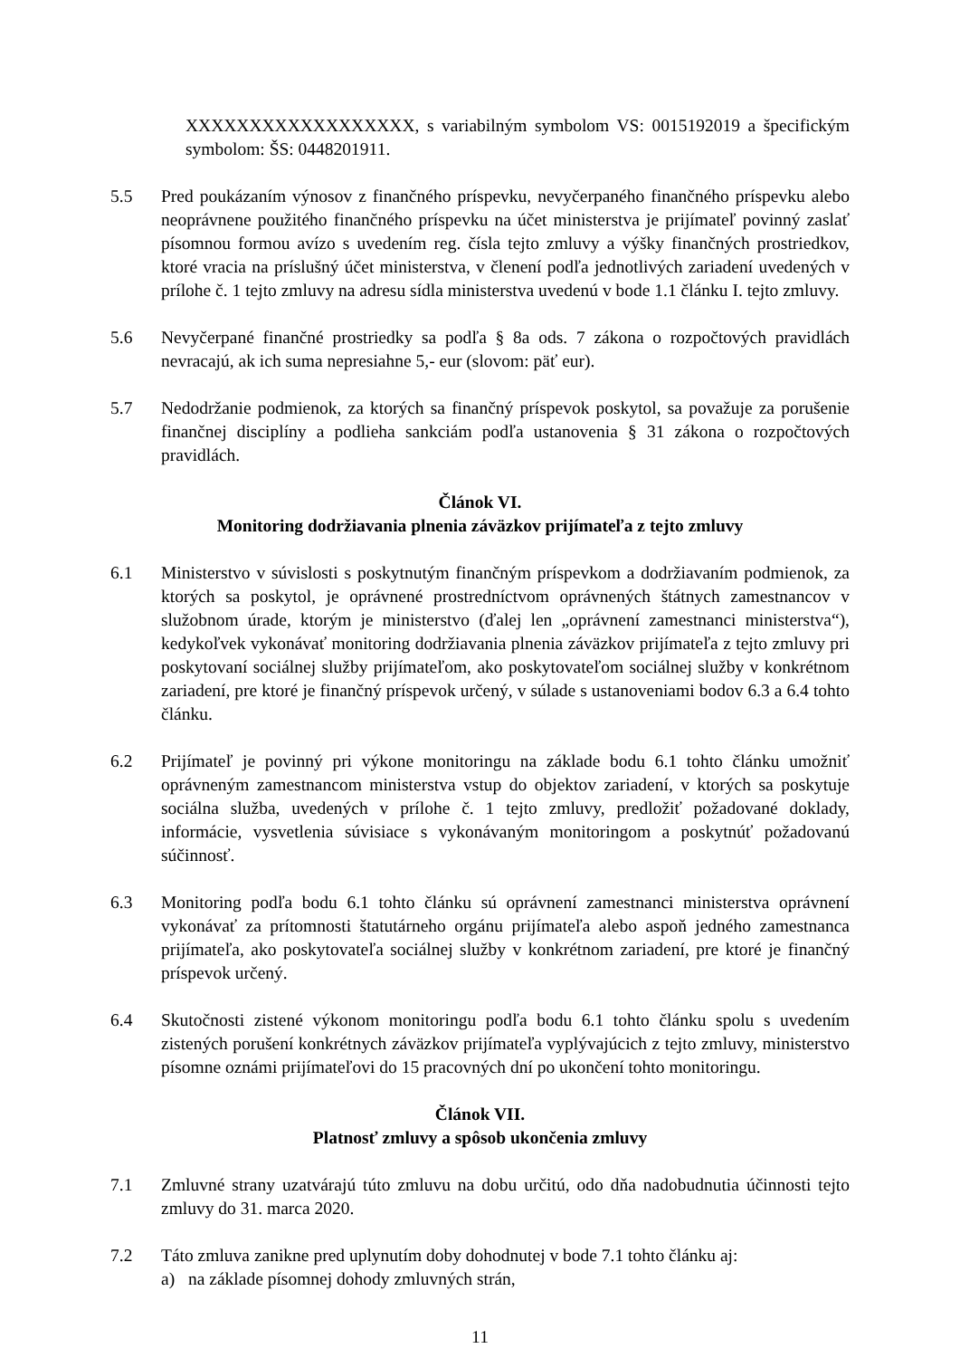XXXXXXXXXXXXXXXXXX, s variabilným symbolom VS: 0015192019 a špecifickým symbolom: ŠS: 0448201911.
5.5 Pred poukázaním výnosov z finančného príspevku, nevyčerpaného finančného príspevku alebo neoprávnene použitého finančného príspevku na účet ministerstva je prijímateľ povinný zaslať písomnou formou avízo s uvedením reg. čísla tejto zmluvy a výšky finančných prostriedkov, ktoré vracia na príslušný účet ministerstva, v členení podľa jednotlivých zariadení uvedených v prílohe č. 1 tejto zmluvy na adresu sídla ministerstva uvedenú v bode 1.1 článku I. tejto zmluvy.
5.6 Nevyčerpané finančné prostriedky sa podľa § 8a ods. 7 zákona o rozpočtových pravidlách nevracajú, ak ich suma nepresiahne 5,- eur (slovom: päť eur).
5.7 Nedodržanie podmienok, za ktorých sa finančný príspevok poskytol, sa považuje za porušenie finančnej disciplíny a podlieha sankciám podľa ustanovenia § 31 zákona o rozpočtových pravidlách.
Článok VI.
Monitoring dodržiavania plnenia záväzkov prijímateľa z tejto zmluvy
6.1 Ministerstvo v súvislosti s poskytnutým finančným príspevkom a dodržiavaním podmienok, za ktorých sa poskytol, je oprávnené prostredníctvom oprávnených štátnych zamestnancov v služobnom úrade, ktorým je ministerstvo (ďalej len „oprávnení zamestnanci ministerstva“), kedykoľvek vykonávať monitoring dodržiavania plnenia záväzkov prijímateľa z tejto zmluvy pri poskytovaní sociálnej služby prijímateľom, ako poskytovateľom sociálnej služby v konkrétnom zariadení, pre ktoré je finančný príspevok určený, v súlade s ustanoveniami bodov 6.3 a 6.4 tohto článku.
6.2 Prijímateľ je povinný pri výkone monitoringu na základe bodu 6.1 tohto článku umožniť oprávneným zamestnancom ministerstva vstup do objektov zariadení, v ktorých sa poskytuje sociálna služba, uvedených v prílohe č. 1 tejto zmluvy, predložiť požadované doklady, informácie, vysvetlenia súvisiace s vykonávaným monitoringom a poskytnúť požadovanú súčinnosť.
6.3 Monitoring podľa bodu 6.1 tohto článku sú oprávnení zamestnanci ministerstva oprávnení vykonávať za prítomnosti štatutárneho orgánu prijímateľa alebo aspoň jedného zamestnanca prijímateľa, ako poskytovateľa sociálnej služby v konkrétnom zariadení, pre ktoré je finančný príspevok určený.
6.4 Skutočnosti zistené výkonom monitoringu podľa bodu 6.1 tohto článku spolu s uvedením zistených porušení konkrétnych záväzkov prijímateľa vyplývajúcich z tejto zmluvy, ministerstvo písomne oznámi prijímateľovi do 15 pracovných dní po ukončení tohto monitoringu.
Článok VII.
Platnosť zmluvy a spôsob ukončenia zmluvy
7.1 Zmluvné strany uzatvárajú túto zmluvu na dobu určitú, odo dňa nadobudnutia účinnosti tejto zmluvy do 31. marca 2020.
7.2 Táto zmluva zanikne pred uplynutím doby dohodnutej v bode 7.1 tohto článku aj:
a) na základe písomnej dohody zmluvných strán,
11